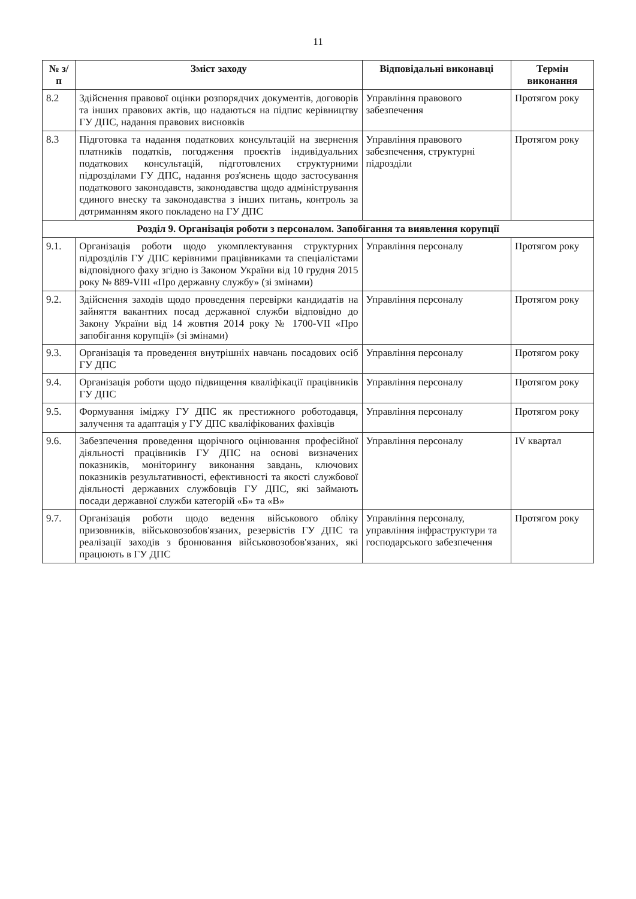11
| № з/п | Зміст заходу | Відповідальні виконавці | Термін виконання |
| --- | --- | --- | --- |
| 8.2 | Здійснення правової оцінки розпорядчих документів, договорів та інших правових актів, що надаються на підпис керівництву ГУ ДПС, надання правових висновків | Управління правового забезпечення | Протягом року |
| 8.3 | Підготовка та надання податкових консультацій на звернення платників податків, погодження проєктів індивідуальних податкових консультацій, підготовлених структурними підрозділами ГУ ДПС, надання роз'яснень щодо застосування податкового законодавств, законодавства щодо адміністрування єдиного внеску та законодавства з інших питань, контроль за дотриманням якого покладено на ГУ ДПС | Управління правового забезпечення, структурні підрозділи | Протягом року |
| Розділ 9. Організація роботи з персоналом. Запобігання та виявлення корупції | | | |
| 9.1. | Організація роботи щодо укомплектування структурних підрозділів ГУ ДПС керівними працівниками та спеціалістами відповідного фаху згідно із Законом України від 10 грудня 2015 року № 889-VIII «Про державну службу» (зі змінами) | Управління персоналу | Протягом року |
| 9.2. | Здійснення заходів щодо проведення перевірки кандидатів на зайняття вакантних посад державної служби відповідно до Закону України від 14 жовтня 2014 року № 1700-VII «Про запобігання корупції» (зі змінами) | Управління персоналу | Протягом року |
| 9.3. | Організація та проведення внутрішніх навчань посадових осіб ГУ ДПС | Управління персоналу | Протягом року |
| 9.4. | Організація роботи щодо підвищення кваліфікації працівників ГУ ДПС | Управління персоналу | Протягом року |
| 9.5. | Формування іміджу ГУ ДПС як престижного роботодавця, залучення та адаптація у ГУ ДПС кваліфікованих фахівців | Управління персоналу | Протягом року |
| 9.6. | Забезпечення проведення щорічного оцінювання професійної діяльності працівників ГУ ДПС на основі визначених показників, моніторингу виконання завдань, ключових показників результативності, ефективності та якості службової діяльності державних службовців ГУ ДПС, які займають посади державної служби категорій «Б» та «В» | Управління персоналу | IV квартал |
| 9.7. | Організація роботи щодо ведення військового обліку призовників, військовозобов'язаних, резервістів ГУ ДПС та реалізації заходів з бронювання військовозобов'язаних, які працюють в ГУ ДПС | Управління персоналу, управління інфраструктури та господарського забезпечення | Протягом року |